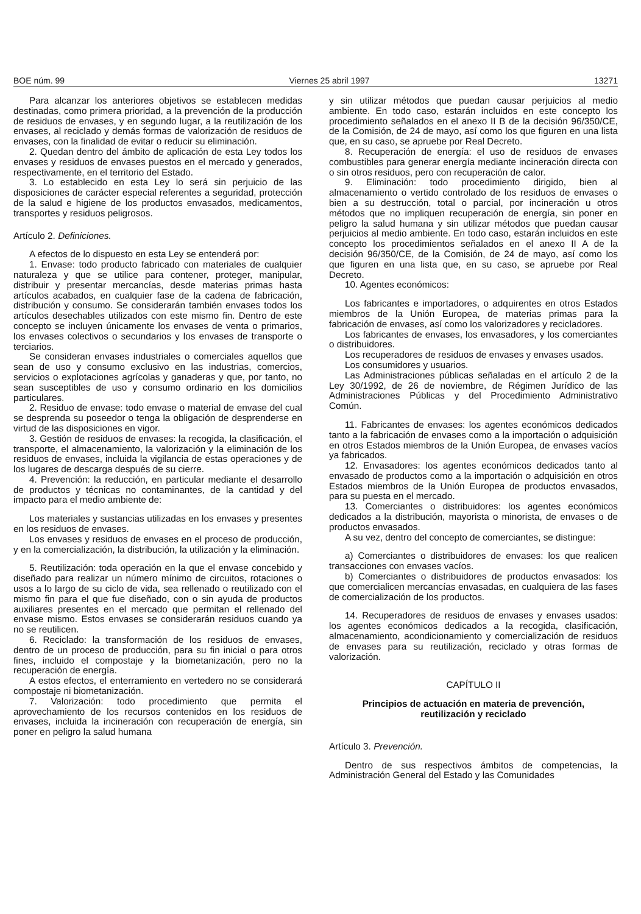BOE núm. 99 Viernes 25 abril 1997 13271
Para alcanzar los anteriores objetivos se establecen medidas destinadas, como primera prioridad, a la prevención de la producción de residuos de envases, y en segundo lugar, a la reutilización de los envases, al reciclado y demás formas de valorización de residuos de envases, con la finalidad de evitar o reducir su eliminación.
2. Quedan dentro del ámbito de aplicación de esta Ley todos los envases y residuos de envases puestos en el mercado y generados, respectivamente, en el territorio del Estado.
3. Lo establecido en esta Ley lo será sin perjuicio de las disposiciones de carácter especial referentes a seguridad, protección de la salud e higiene de los productos envasados, medicamentos, transportes y residuos peligrosos.
Artículo 2. Definiciones.
A efectos de lo dispuesto en esta Ley se entenderá por:
1. Envase: todo producto fabricado con materiales de cualquier naturaleza y que se utilice para contener, proteger, manipular, distribuir y presentar mercancías, desde materias primas hasta artículos acabados, en cualquier fase de la cadena de fabricación, distribución y consumo. Se considerarán también envases todos los artículos desechables utilizados con este mismo fin. Dentro de este concepto se incluyen únicamente los envases de venta o primarios, los envases colectivos o secundarios y los envases de transporte o terciarios.
Se consideran envases industriales o comerciales aquellos que sean de uso y consumo exclusivo en las industrias, comercios, servicios o explotaciones agrícolas y ganaderas y que, por tanto, no sean susceptibles de uso y consumo ordinario en los domicilios particulares.
2. Residuo de envase: todo envase o material de envase del cual se desprenda su poseedor o tenga la obligación de desprenderse en virtud de las disposiciones en vigor.
3. Gestión de residuos de envases: la recogida, la clasificación, el transporte, el almacenamiento, la valorización y la eliminación de los residuos de envases, incluida la vigilancia de estas operaciones y de los lugares de descarga después de su cierre.
4. Prevención: la reducción, en particular mediante el desarrollo de productos y técnicas no contaminantes, de la cantidad y del impacto para el medio ambiente de:
Los materiales y sustancias utilizadas en los envases y presentes en los residuos de envases.
Los envases y residuos de envases en el proceso de producción, y en la comercialización, la distribución, la utilización y la eliminación.
5. Reutilización: toda operación en la que el envase concebido y diseñado para realizar un número mínimo de circuitos, rotaciones o usos a lo largo de su ciclo de vida, sea rellenado o reutilizado con el mismo fin para el que fue diseñado, con o sin ayuda de productos auxiliares presentes en el mercado que permitan el rellenado del envase mismo. Estos envases se considerarán residuos cuando ya no se reutilicen.
6. Reciclado: la transformación de los residuos de envases, dentro de un proceso de producción, para su fin inicial o para otros fines, incluido el compostaje y la biometanización, pero no la recuperación de energía.
A estos efectos, el enterramiento en vertedero no se considerará compostaje ni biometanización.
7. Valorización: todo procedimiento que permita el aprovechamiento de los recursos contenidos en los residuos de envases, incluida la incineración con recuperación de energía, sin poner en peligro la salud humana
y sin utilizar métodos que puedan causar perjuicios al medio ambiente. En todo caso, estarán incluidos en este concepto los procedimiento señalados en el anexo II B de la decisión 96/350/CE, de la Comisión, de 24 de mayo, así como los que figuren en una lista que, en su caso, se apruebe por Real Decreto.
8. Recuperación de energía: el uso de residuos de envases combustibles para generar energía mediante incineración directa con o sin otros residuos, pero con recuperación de calor.
9. Eliminación: todo procedimiento dirigido, bien al almacenamiento o vertido controlado de los residuos de envases o bien a su destrucción, total o parcial, por incineración u otros métodos que no impliquen recuperación de energía, sin poner en peligro la salud humana y sin utilizar métodos que puedan causar perjuicios al medio ambiente. En todo caso, estarán incluidos en este concepto los procedimientos señalados en el anexo II A de la decisión 96/350/CE, de la Comisión, de 24 de mayo, así como los que figuren en una lista que, en su caso, se apruebe por Real Decreto.
10. Agentes económicos:
Los fabricantes e importadores, o adquirentes en otros Estados miembros de la Unión Europea, de materias primas para la fabricación de envases, así como los valorizadores y recicladores.
Los fabricantes de envases, los envasadores, y los comerciantes o distribuidores.
Los recuperadores de residuos de envases y envases usados.
Los consumidores y usuarios.
Las Administraciones públicas señaladas en el artículo 2 de la Ley 30/1992, de 26 de noviembre, de Régimen Jurídico de las Administraciones Públicas y del Procedimiento Administrativo Común.
11. Fabricantes de envases: los agentes económicos dedicados tanto a la fabricación de envases como a la importación o adquisición en otros Estados miembros de la Unión Europea, de envases vacíos ya fabricados.
12. Envasadores: los agentes económicos dedicados tanto al envasado de productos como a la importación o adquisición en otros Estados miembros de la Unión Europea de productos envasados, para su puesta en el mercado.
13. Comerciantes o distribuidores: los agentes económicos dedicados a la distribución, mayorista o minorista, de envases o de productos envasados.
A su vez, dentro del concepto de comerciantes, se distingue:
a) Comerciantes o distribuidores de envases: los que realicen transacciones con envases vacíos.
b) Comerciantes o distribuidores de productos envasados: los que comercialicen mercancías envasadas, en cualquiera de las fases de comercialización de los productos.
14. Recuperadores de residuos de envases y envases usados: los agentes económicos dedicados a la recogida, clasificación, almacenamiento, acondicionamiento y comercialización de residuos de envases para su reutilización, reciclado y otras formas de valorización.
CAPÍTULO II
Principios de actuación en materia de prevención,
reutilización y reciclado
Artículo 3. Prevención.
Dentro de sus respectivos ámbitos de competencias, la Administración General del Estado y las Comunidades